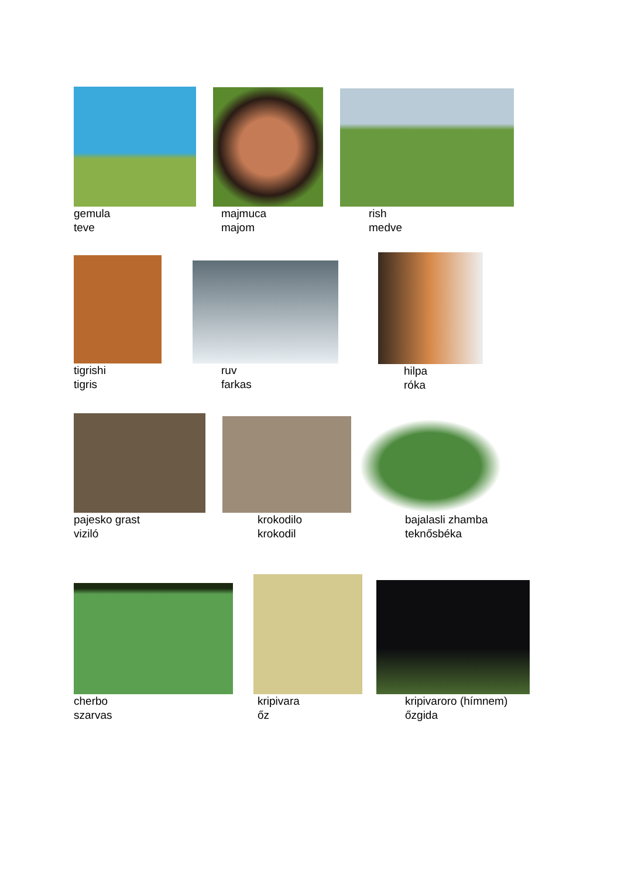gemula
teve
majmuca
majom
rish
medve
tigrishi
tigris
ruv
farkas
hilpa
róka
pajesko grast
viziló
krokodilo
krokodil
bajalasli zhamba
teknősbéka
cherbo
szarvas
kripivara
őz
kripivaroro (hímnem)
őzgida